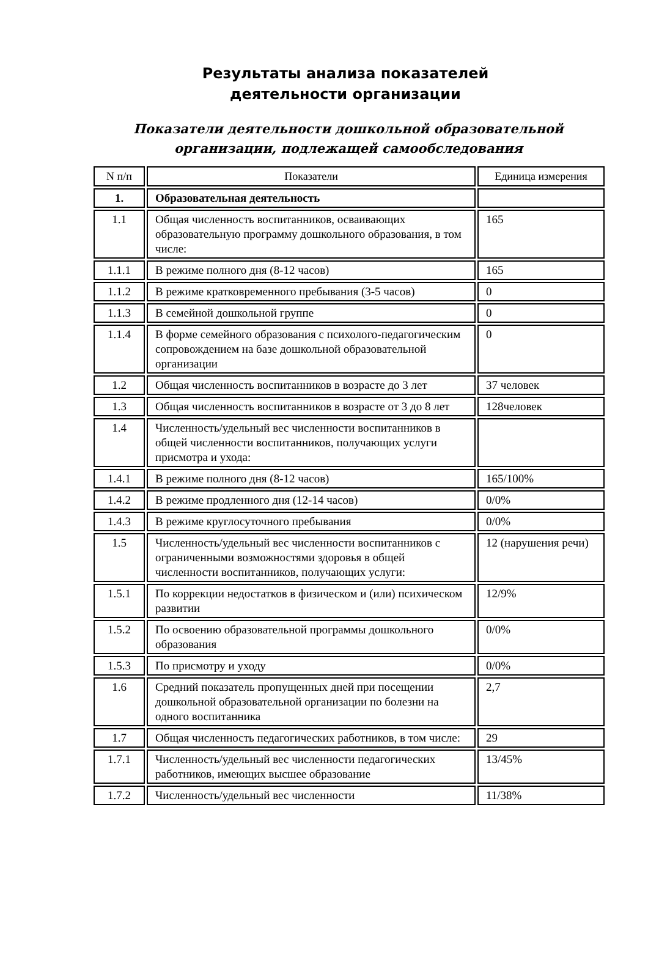Результаты анализа показателей деятельности организации
Показатели деятельности дошкольной образовательной организации, подлежащей самообследования
| N п/п | Показатели | Единица измерения |
| --- | --- | --- |
| 1. | Образовательная деятельность | |
| 1.1 | Общая численность воспитанников, осваивающих образовательную программу дошкольного образования, в том числе: | 165 |
| 1.1.1 | В режиме полного дня (8-12 часов) | 165 |
| 1.1.2 | В режиме кратковременного пребывания (3-5 часов) | 0 |
| 1.1.3 | В семейной дошкольной группе | 0 |
| 1.1.4 | В форме семейного образования с психолого-педагогическим сопровождением на базе дошкольной образовательной организации | 0 |
| 1.2 | Общая численность воспитанников в возрасте до 3 лет | 37 человек |
| 1.3 | Общая численность воспитанников в возрасте от 3 до 8 лет | 128человек |
| 1.4 | Численность/удельный вес численности воспитанников в общей численности воспитанников, получающих услуги присмотра и ухода: | |
| 1.4.1 | В режиме полного дня (8-12 часов) | 165/100% |
| 1.4.2 | В режиме продленного дня (12-14 часов) | 0/0% |
| 1.4.3 | В режиме круглосуточного пребывания | 0/0% |
| 1.5 | Численность/удельный вес численности воспитанников с ограниченными возможностями здоровья в общей численности воспитанников, получающих услуги: | 12 (нарушения речи) |
| 1.5.1 | По коррекции недостатков в физическом и (или) психическом развитии | 12/9% |
| 1.5.2 | По освоению образовательной программы дошкольного образования | 0/0% |
| 1.5.3 | По присмотру и уходу | 0/0% |
| 1.6 | Средний показатель пропущенных дней при посещении дошкольной образовательной организации по болезни на одного воспитанника | 2,7 |
| 1.7 | Общая численность педагогических работников, в том числе: | 29 |
| 1.7.1 | Численность/удельный вес численности педагогических работников, имеющих высшее образование | 13/45% |
| 1.7.2 | Численность/удельный вес численности | 11/38% |